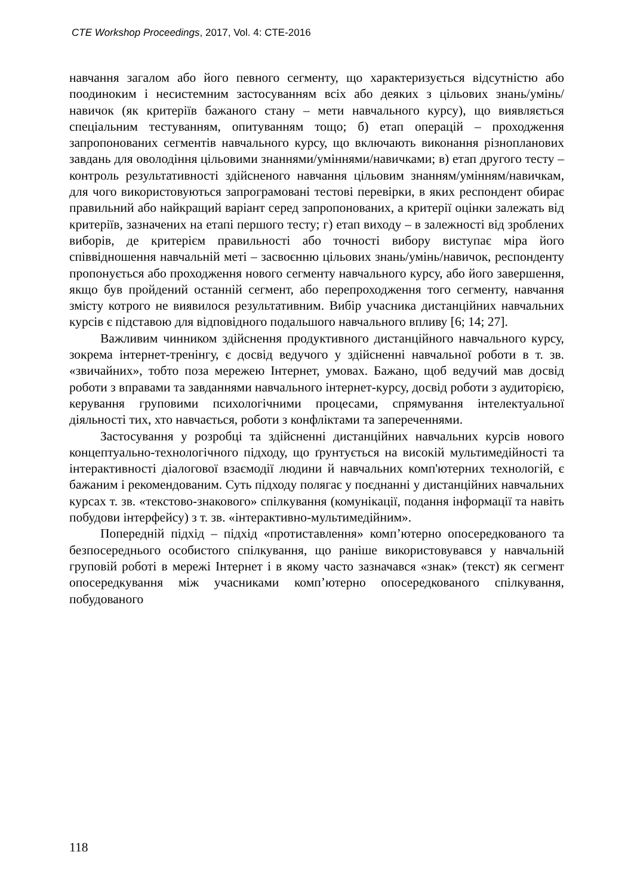CTE Workshop Proceedings, 2017, Vol. 4: CTE-2016
навчання загалом або його певного сегменту, що характеризується відсутністю або поодиноким і несистемним застосуванням всіх або деяких з цільових знань/умінь/навичок (як критеріїв бажаного стану – мети навчального курсу), що виявляється спеціальним тестуванням, опитуванням тощо; б) етап операцій – проходження запропонованих сегментів навчального курсу, що включають виконання різнопланових завдань для оволодіння цільовими знаннями/уміннями/навичками; в) етап другого тесту – контроль результативності здійсненого навчання цільовим знанням/умінням/навичкам, для чого використовуються запрограмовані тестові перевірки, в яких респондент обирає правильний або найкращий варіант серед запропонованих, а критерії оцінки залежать від критеріїв, зазначених на етапі першого тесту; г) етап виходу – в залежності від зроблених виборів, де критерієм правильності або точності вибору виступає міра його співвідношення навчальній меті – засвоєнню цільових знань/умінь/навичок, респонденту пропонується або проходження нового сегменту навчального курсу, або його завершення, якщо був пройдений останній сегмент, або перепроходження того сегменту, навчання змісту котрого не виявилося результативним. Вибір учасника дистанційних навчальних курсів є підставою для відповідного подальшого навчального впливу [6; 14; 27].
Важливим чинником здійснення продуктивного дистанційного навчального курсу, зокрема інтернет-тренінгу, є досвід ведучого у здійсненні навчальної роботи в т. зв. «звичайних», тобто поза мережею Інтернет, умовах. Бажано, щоб ведучий мав досвід роботи з вправами та завданнями навчального інтернет-курсу, досвід роботи з аудиторією, керування груповими психологічними процесами, спрямування інтелектуальної діяльності тих, хто навчається, роботи з конфліктами та запереченнями.
Застосування у розробці та здійсненні дистанційних навчальних курсів нового концептуально-технологічного підходу, що ґрунтується на високій мультимедійності та інтерактивності діалогової взаємодії людини й навчальних комп'ютерних технологій, є бажаним і рекомендованим. Суть підходу полягає у поєднанні у дистанційних навчальних курсах т. зв. «текстово-знакового» спілкування (комунікації, подання інформації та навіть побудови інтерфейсу) з т. зв. «інтерактивно-мультимедійним».
Попередній підхід – підхід «протиставлення» комп’ютерно опосередкованого та безпосереднього особистого спілкування, що раніше використовувався у навчальній груповій роботі в мережі Інтернет і в якому часто зазначався «знак» (текст) як сегмент опосередкування між учасниками комп’ютерно опосередкованого спілкування, побудованого
118